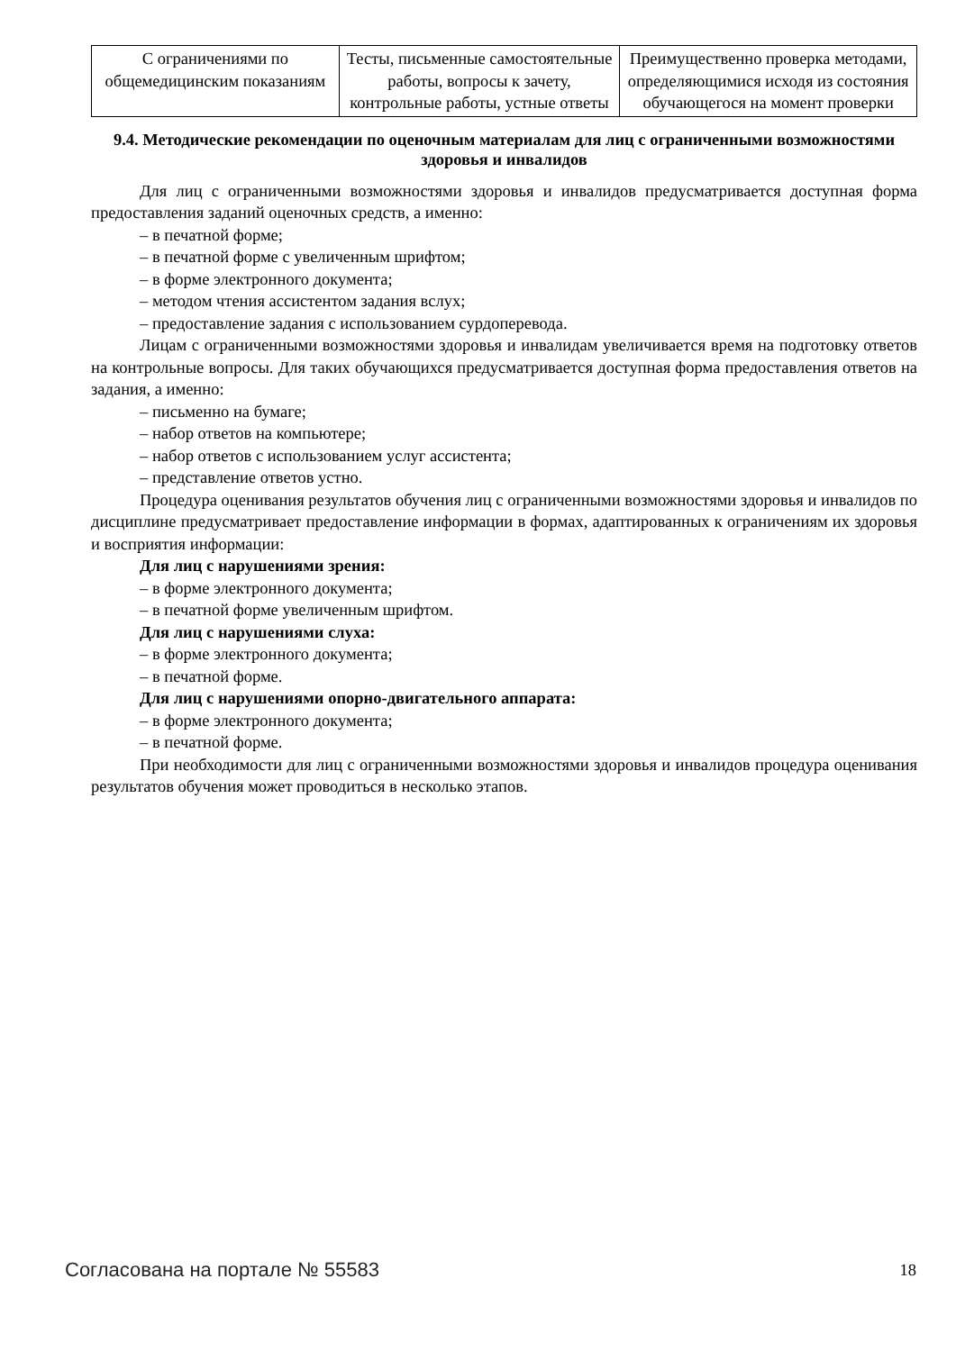| С ограничениями по общемедицинским показаниям | Тесты, письменные самостоятельные работы, вопросы к зачету, контрольные работы, устные ответы | Преимущественно проверка методами, определяющимися исходя из состояния обучающегося на момент проверки |
9.4. Методические рекомендации по оценочным материалам для лиц с ограниченными возможностями здоровья и инвалидов
Для лиц с ограниченными возможностями здоровья и инвалидов предусматривается доступная форма предоставления заданий оценочных средств, а именно:
– в печатной форме;
– в печатной форме с увеличенным шрифтом;
– в форме электронного документа;
– методом чтения ассистентом задания вслух;
– предоставление задания с использованием сурдоперевода.
Лицам с ограниченными возможностями здоровья и инвалидам увеличивается время на подготовку ответов на контрольные вопросы. Для таких обучающихся предусматривается доступная форма предоставления ответов на задания, а именно:
– письменно на бумаге;
– набор ответов на компьютере;
– набор ответов с использованием услуг ассистента;
– представление ответов устно.
Процедура оценивания результатов обучения лиц с ограниченными возможностями здоровья и инвалидов по дисциплине предусматривает предоставление информации в формах, адаптированных к ограничениям их здоровья и восприятия информации:
Для лиц с нарушениями зрения:
– в форме электронного документа;
– в печатной форме увеличенным шрифтом.
Для лиц с нарушениями слуха:
– в форме электронного документа;
– в печатной форме.
Для лиц с нарушениями опорно-двигательного аппарата:
– в форме электронного документа;
– в печатной форме.
При необходимости для лиц с ограниченными возможностями здоровья и инвалидов процедура оценивания результатов обучения может проводиться в несколько этапов.
Согласована на портале № 55583 18